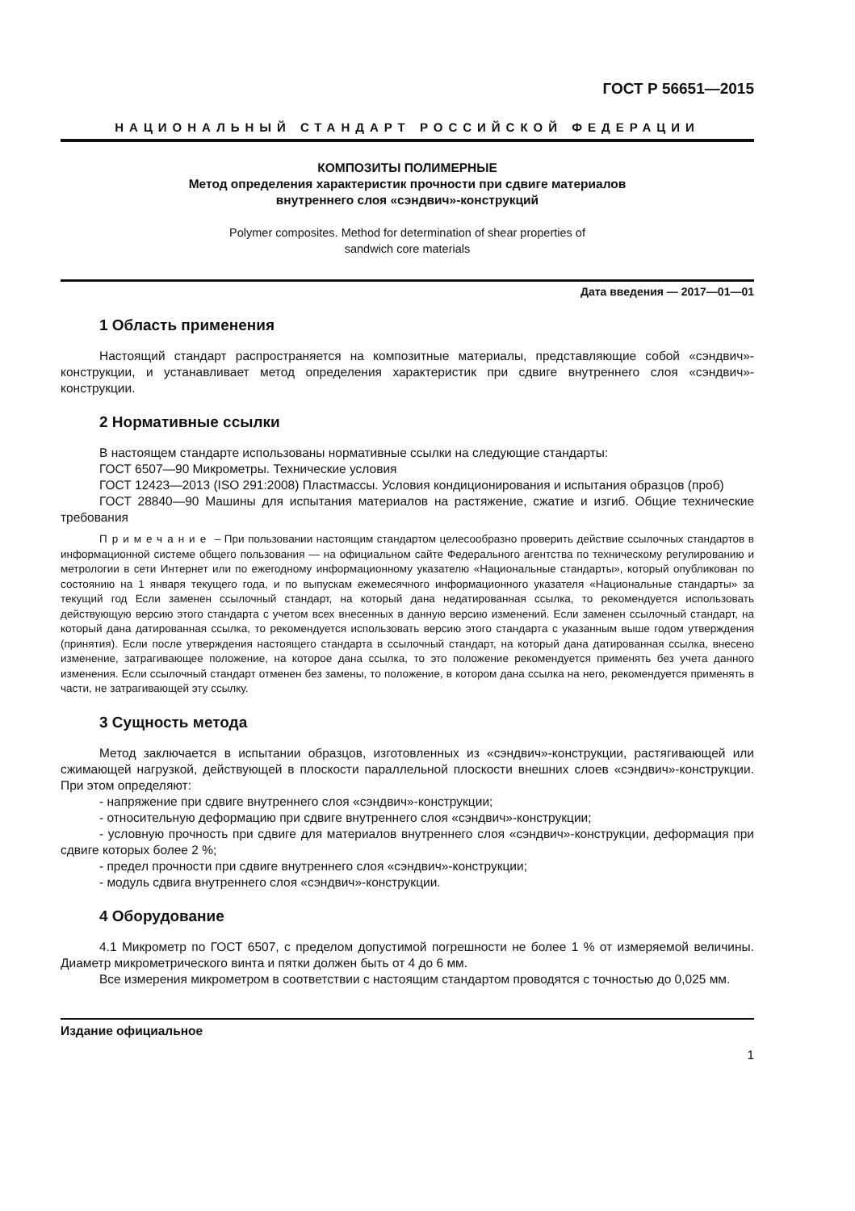ГОСТ Р 56651—2015
НАЦИОНАЛЬНЫЙ СТАНДАРТ РОССИЙСКОЙ ФЕДЕРАЦИИ
КОМПОЗИТЫ ПОЛИМЕРНЫЕ
Метод определения характеристик прочности при сдвиге материалов
внутреннего слоя «сэндвич»-конструкций
Polymer composites. Method for determination of shear properties of
sandwich core materials
Дата введения — 2017—01—01
1 Область применения
Настоящий стандарт распространяется на композитные материалы, представляющие собой «сэндвич»-конструкции, и устанавливает метод определения характеристик при сдвиге внутреннего слоя «сэндвич»-конструкции.
2 Нормативные ссылки
В настоящем стандарте использованы нормативные ссылки на следующие стандарты:
ГОСТ 6507—90 Микрометры. Технические условия
ГОСТ 12423—2013 (ISO 291:2008) Пластмассы. Условия кондиционирования и испытания образцов (проб)
ГОСТ 28840—90 Машины для испытания материалов на растяжение, сжатие и изгиб. Общие технические требования
Примечание – При пользовании настоящим стандартом целесообразно проверить действие ссылочных стандартов в информационной системе общего пользования — на официальном сайте Федерального агентства по техническому регулированию и метрологии в сети Интернет или по ежегодному информационному указателю «Национальные стандарты», который опубликован по состоянию на 1 января текущего года, и по выпускам ежемесячного информационного указателя «Национальные стандарты» за текущий год Если заменен ссылочный стандарт, на который дана недатированная ссылка, то рекомендуется использовать действующую версию этого стандарта с учетом всех внесенных в данную версию изменений. Если заменен ссылочный стандарт, на который дана датированная ссылка, то рекомендуется использовать версию этого стандарта с указанным выше годом утверждения (принятия). Если после утверждения настоящего стандарта в ссылочный стандарт, на который дана датированная ссылка, внесено изменение, затрагивающее положение, на которое дана ссылка, то это положение рекомендуется применять без учета данного изменения. Если ссылочный стандарт отменен без замены, то положение, в котором дана ссылка на него, рекомендуется применять в части, не затрагивающей эту ссылку.
3 Сущность метода
Метод заключается в испытании образцов, изготовленных из «сэндвич»-конструкции, растягивающей или сжимающей нагрузкой, действующей в плоскости параллельной плоскости внешних слоев «сэндвич»-конструкции. При этом определяют:
- напряжение при сдвиге внутреннего слоя «сэндвич»-конструкции;
- относительную деформацию при сдвиге внутреннего слоя «сэндвич»-конструкции;
- условную прочность при сдвиге для материалов внутреннего слоя «сэндвич»-конструкции, деформация при сдвиге которых более 2 %;
- предел прочности при сдвиге внутреннего слоя «сэндвич»-конструкции;
- модуль сдвига внутреннего слоя «сэндвич»-конструкции.
4 Оборудование
4.1 Микрометр по ГОСТ 6507, с пределом допустимой погрешности не более 1 % от измеряемой величины. Диаметр микрометрического винта и пятки должен быть от 4 до 6 мм.
Все измерения микрометром в соответствии с настоящим стандартом проводятся с точностью до 0,025 мм.
Издание официальное
1